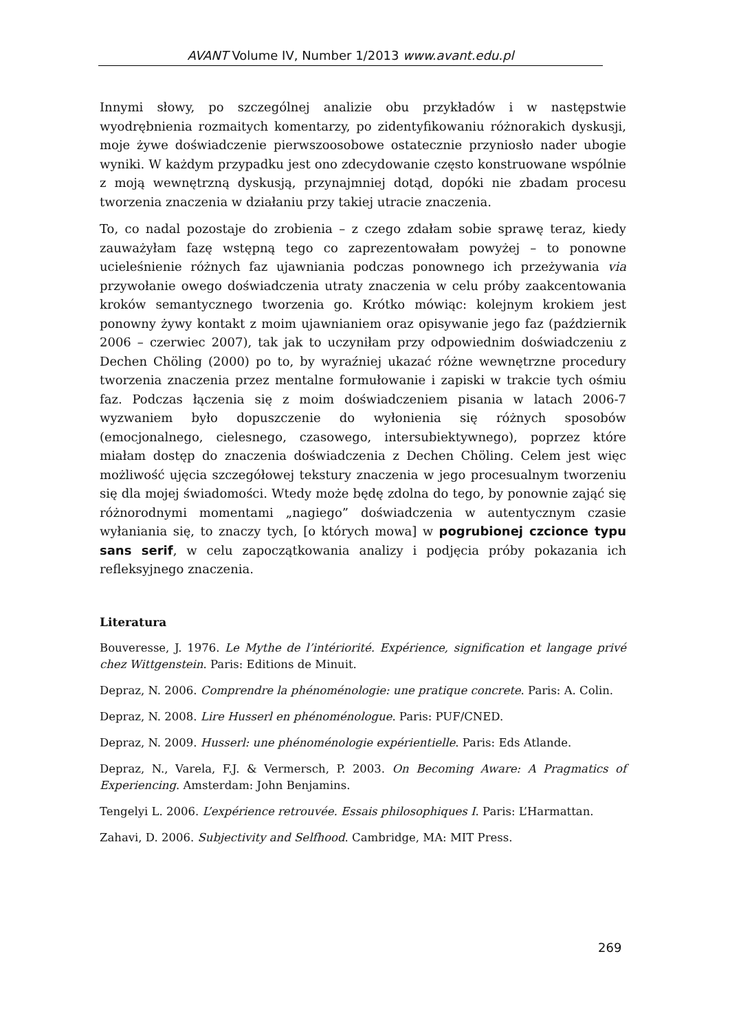AVANT Volume IV, Number 1/2013 www.avant.edu.pl
Innymi słowy, po szczególnej analizie obu przykładów i w następstwie wyodrębnienia rozmaitych komentarzy, po zidentyfikowaniu różnorakich dyskusji, moje żywe doświadczenie pierwszoosobowe ostatecznie przyniosło nader ubogie wyniki. W każdym przypadku jest ono zdecydowanie często konstruowane wspólnie z moją wewnętrzną dyskusją, przynajmniej dotąd, dopóki nie zbadam procesu tworzenia znaczenia w działaniu przy takiej utracie znaczenia.
To, co nadal pozostaje do zrobienia – z czego zdałam sobie sprawę teraz, kiedy zauważyłam fazę wstępną tego co zaprezentowałam powyżej – to ponowne ucieleśnienie różnych faz ujawniania podczas ponownego ich przeżywania via przywołanie owego doświadczenia utraty znaczenia w celu próby zaakcentowania kroków semantycznego tworzenia go. Krótko mówiąc: kolejnym krokiem jest ponowny żywy kontakt z moim ujawnianiem oraz opisywanie jego faz (październik 2006 – czerwiec 2007), tak jak to uczyniłam przy odpowiednim doświadczeniu z Dechen Chöling (2000) po to, by wyraźniej ukazać różne wewnętrzne procedury tworzenia znaczenia przez mentalne formułowanie i zapiski w trakcie tych ośmiu faz. Podczas łączenia się z moim doświadczeniem pisania w latach 2006-7 wyzwaniem było dopuszczenie do wyłonienia się różnych sposobów (emocjonalnego, cielesnego, czasowego, intersubiektywnego), poprzez które miałam dostęp do znaczenia doświadczenia z Dechen Chöling. Celem jest więc możliwość ujęcia szczegółowej tekstury znaczenia w jego procesualnym tworzeniu się dla mojej świadomości. Wtedy może będę zdolna do tego, by ponownie zająć się różnorodnymi momentami „nagiego” doświadczenia w autentycznym czasie wyłaniania się, to znaczy tych, [o których mowa] w pogrubionej czcionce typu sans serif, w celu zapoczątkowania analizy i podjęcia próby pokazania ich refleksyjnego znaczenia.
Literatura
Bouveresse, J. 1976. Le Mythe de l’intériorité. Expérience, signification et langage privé chez Wittgenstein. Paris: Editions de Minuit.
Depraz, N. 2006. Comprendre la phénoménologie: une pratique concrete. Paris: A. Colin.
Depraz, N. 2008. Lire Husserl en phénoménologue. Paris: PUF/CNED.
Depraz, N. 2009. Husserl: une phénoménologie expérientielle. Paris: Eds Atlande.
Depraz, N., Varela, F.J. & Vermersch, P. 2003. On Becoming Aware: A Pragmatics of Experiencing. Amsterdam: John Benjamins.
Tengelyi L. 2006. L’expérience retrouvée. Essais philosophiques I. Paris: L’Harmattan.
Zahavi, D. 2006. Subjectivity and Selfhood. Cambridge, MA: MIT Press.
269